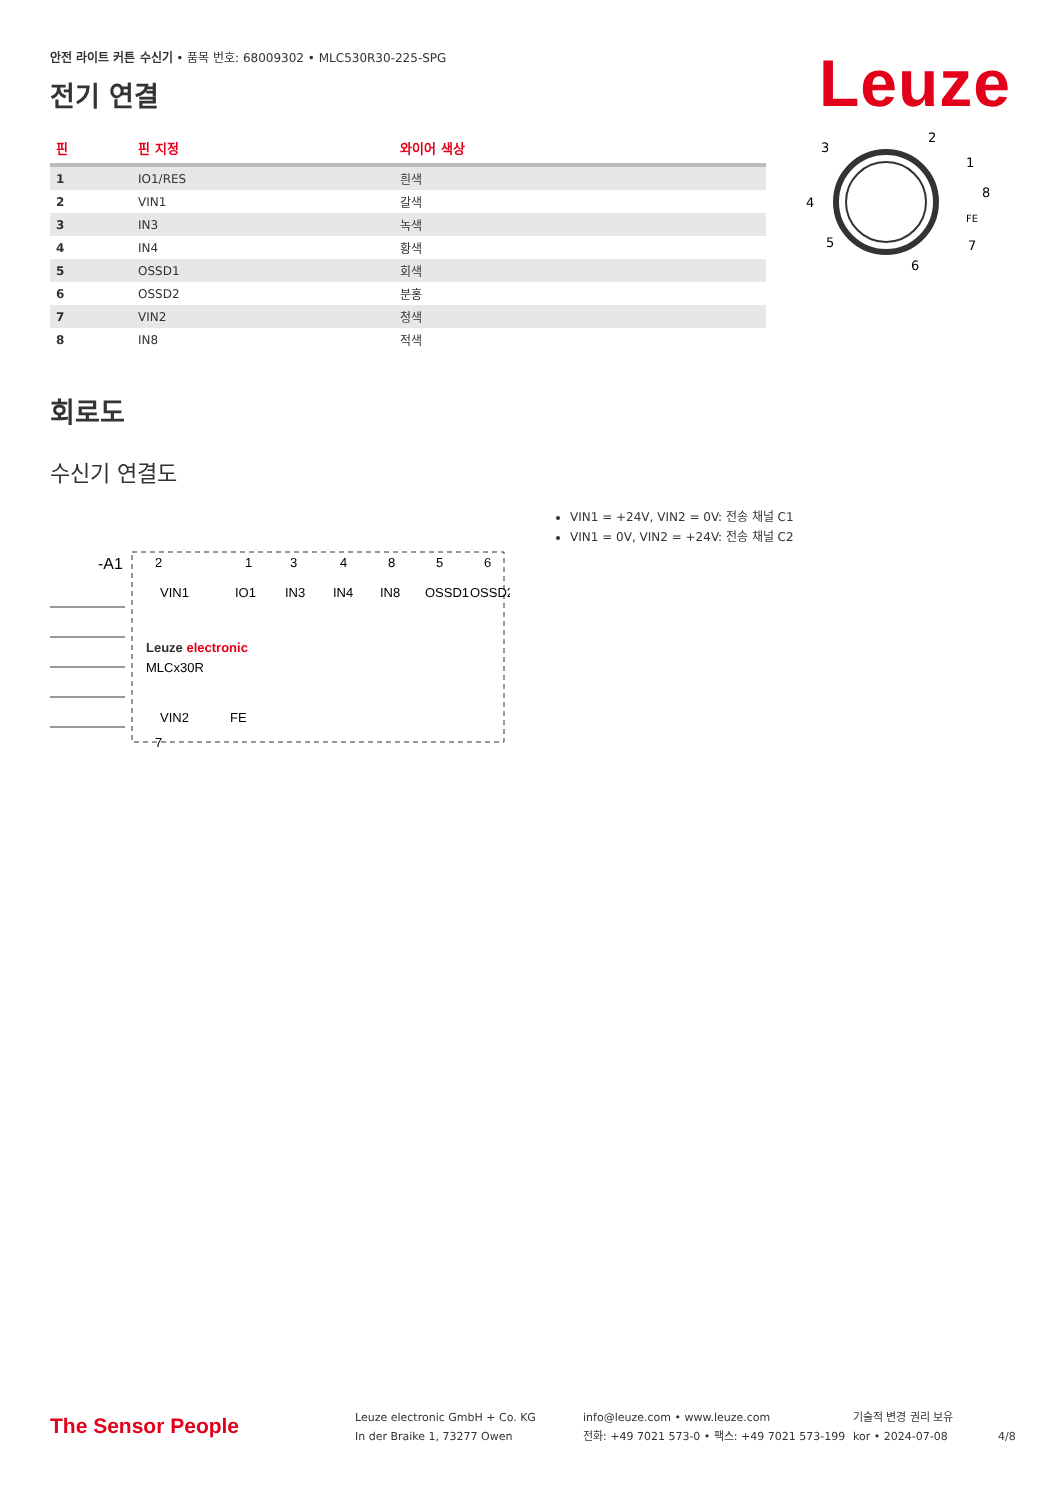안전 라이트 커튼 수신기 • 품목 번호: 68009302 • MLC530R30-225-SPG
전기 연결
Leuze
| 핀 | 핀 지정 | 와이어 색상 |
| --- | --- | --- |
| 1 | IO1/RES | 흰색 |
| 2 | VIN1 | 갈색 |
| 3 | IN3 | 녹색 |
| 4 | IN4 | 황색 |
| 5 | OSSD1 | 회색 |
| 6 | OSSD2 | 분홍 |
| 7 | VIN2 | 청색 |
| 8 | IN8 | 적색 |
3
2
1
4
8
FE
5
7
6
회로도
수신기 연결도
-A1
2
1
3
4
8
5
6
VIN1
IO1
IN3
IN4
IN8
OSSD1
OSSD2
Leuze electronic
MLCx30R
VIN2
7
FE
VIN1 = +24V, VIN2 = 0V: 전송 채널 C1
VIN1 = 0V, VIN2 = +24V: 전송 채널 C2
The Sensor People
Leuze electronic GmbH + Co. KG
In der Braike 1, 73277 Owen
info@leuze.com • www.leuze.com
전화: +49 7021 573-0 • 팩스: +49 7021 573-199
기술적 변경 권리 보유
kor • 2024-07-08
4/8